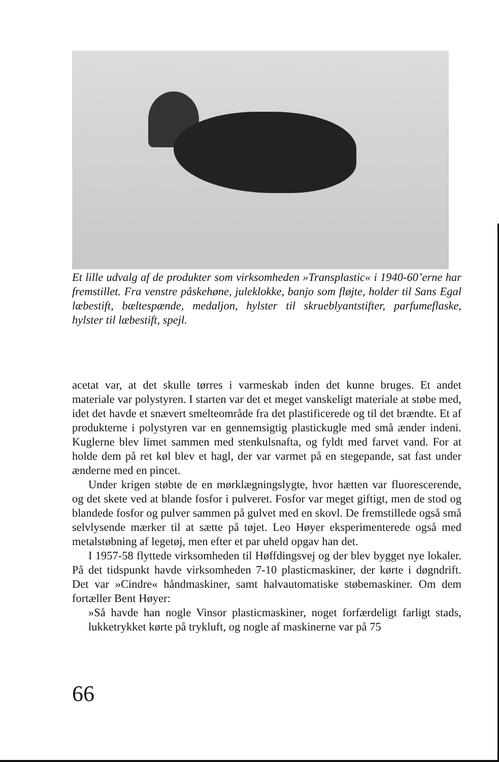Et lille udvalg af de produkter som virksomheden »Transplastic« i 1940-60’erne har fremstillet. Fra venstre påskehøne, juleklokke, banjo som fløjte, holder til Sans Egal læbestift, bæltespænde, medaljon, hylster til skrueblyantstifter, parfumeflaske, hylster til læbestift, spejl.
acetat var, at det skulle tørres i varmeskab inden det kunne bruges. Et andet materiale var polystyren. I starten var det et meget vanskeligt materiale at støbe med, idet det havde et snævert smelteområde fra det plastificerede og til det brændte. Et af produkterne i polystyren var en gennemsigtig plastickugle med små ænder indeni. Kuglerne blev limet sammen med stenkulsnafta, og fyldt med farvet vand. For at holde dem på ret køl blev et hagl, der var varmet på en stegepande, sat fast under ænderne med en pincet.
Under krigen støbte de en mørklægningslygte, hvor hætten var fluorescerende, og det skete ved at blande fosfor i pulveret. Fosfor var meget giftigt, men de stod og blandede fosfor og pulver sammen på gulvet med en skovl. De fremstillede også små selvlysende mærker til at sætte på tøjet. Leo Høyer eksperimenterede også med metalstøbning af legetøj, men efter et par uheld opgav han det.
I 1957-58 flyttede virksomheden til Høffdingsvej og der blev bygget nye lokaler. På det tidspunkt havde virksomheden 7-10 plasticmaskiner, der kørte i døgndrift. Det var »Cindre« håndmaskiner, samt halvautomatiske støbemaskiner. Om dem fortæller Bent Høyer:
»Så havde han nogle Vinsor plasticmaskiner, noget forfærdeligt farligt stads, lukketrykket kørte på trykluft, og nogle af maskinerne var på 75
66